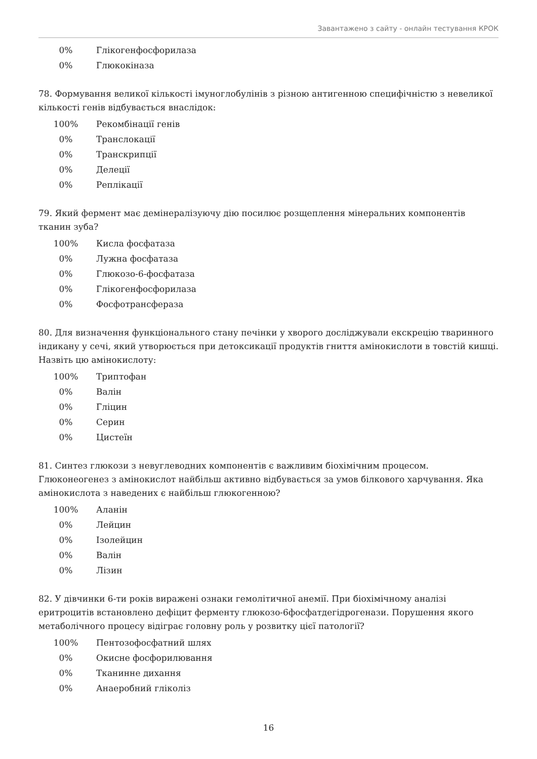Завантажено з сайту - онлайн тестування КРОК
| 0% | Глікогенфосфорилаза |
| 0% | Глюкокіназа |
78. Формування великої кількості імуноглобулінів з різною антигенною специфічністю з невеликої кількості генів відбувається внаслідок:
| 100% | Рекомбінації генів |
| 0% | Транслокації |
| 0% | Транскрипції |
| 0% | Делеції |
| 0% | Реплікації |
79. Який фермент має демінералізуючу дію посилює розщеплення мінеральних компонентів тканин зуба?
| 100% | Кисла фосфатаза |
| 0% | Лужна фосфатаза |
| 0% | Глюкозо-6-фосфатаза |
| 0% | Глікогенфосфорилаза |
| 0% | Фосфотрансфераза |
80. Для визначення функціонального стану печінки у хворого досліджували екскрецію тваринного індикану у сечі, який утворюється при детоксикації продуктів гниття амінокислоти в товстій кишці. Назвіть цю амінокислоту:
| 100% | Триптофан |
| 0% | Валін |
| 0% | Гліцин |
| 0% | Серин |
| 0% | Цистеїн |
81. Синтез глюкози з невуглеводних компонентів є важливим біохімічним процесом. Глюконеогенез з амінокислот найбільш активно відбувається за умов білкового харчування. Яка амінокислота з наведених є найбільш глюкогенною?
| 100% | Аланін |
| 0% | Лейцин |
| 0% | Ізолейцин |
| 0% | Валін |
| 0% | Лізин |
82. У дівчинки 6-ти років виражені ознаки гемолітичної анемії. При біохімічному аналізі еритроцитів встановлено дефіцит ферменту глюкозо-6фосфатдегідрогенази. Порушення якого метаболічного процесу відіграє головну роль у розвитку цієї патології?
| 100% | Пентозофосфатний шлях |
| 0% | Окисне фосфорилювання |
| 0% | Тканинне дихання |
| 0% | Анаеробний гліколіз |
16